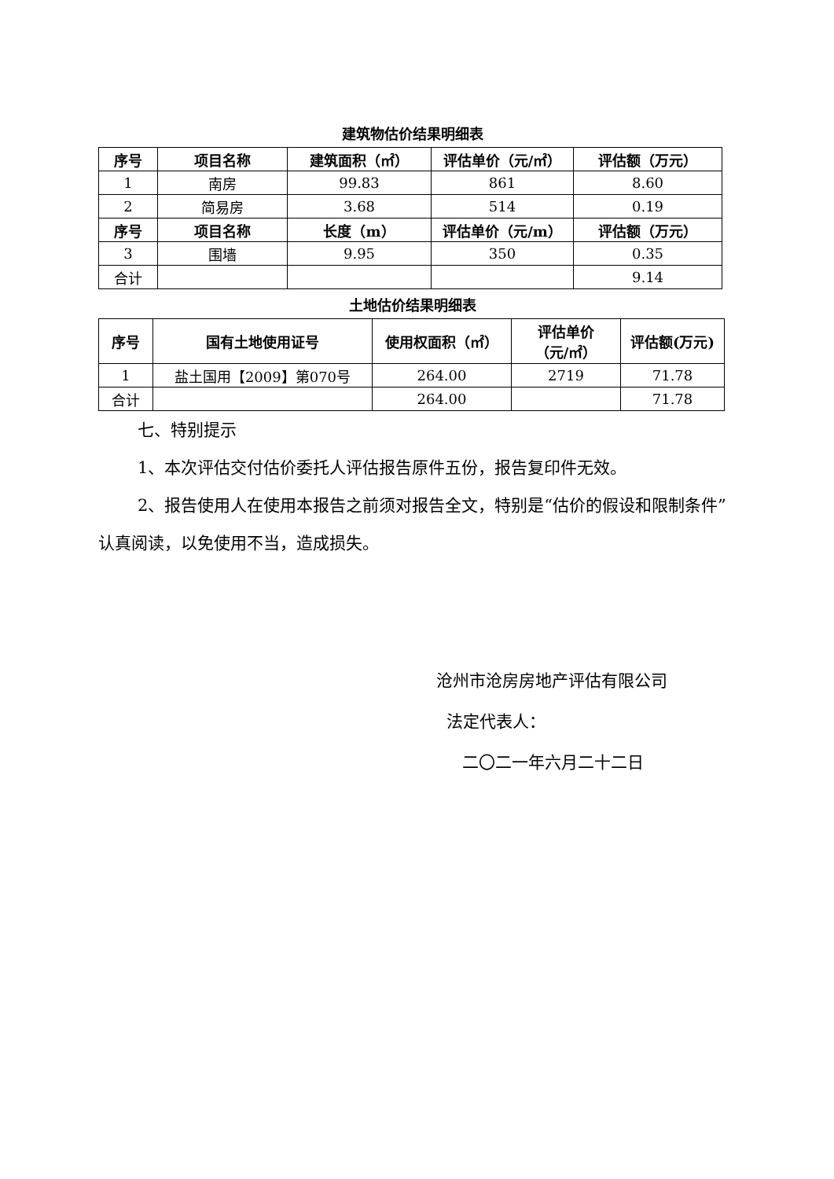建筑物估价结果明细表
| 序号 | 项目名称 | 建筑面积（㎡） | 评估单价（元/㎡） | 评估额（万元） |
| --- | --- | --- | --- | --- |
| 1 | 南房 | 99.83 | 861 | 8.60 |
| 2 | 简易房 | 3.68 | 514 | 0.19 |
| 序号 | 项目名称 | 长度（m） | 评估单价（元/m） | 评估额（万元） |
| 3 | 围墙 | 9.95 | 350 | 0.35 |
| 合计 | | | | 9.14 |
土地估价结果明细表
| 序号 | 国有土地使用证号 | 使用权面积（㎡） | 评估单价 （元/㎡） | 评估额(万元) |
| --- | --- | --- | --- | --- |
| 1 | 盐土国用【2009】第070号 | 264.00 | 2719 | 71.78 |
| 合计 | | 264.00 | | 71.78 |
七、特别提示
1、本次评估交付估价委托人评估报告原件五份，报告复印件无效。
2、报告使用人在使用本报告之前须对报告全文，特别是“估价的假设和限制条件”认真阅读，以免使用不当，造成损失。
沧州市沧房房地产评估有限公司
法定代表人：
二〇二一年六月二十二日